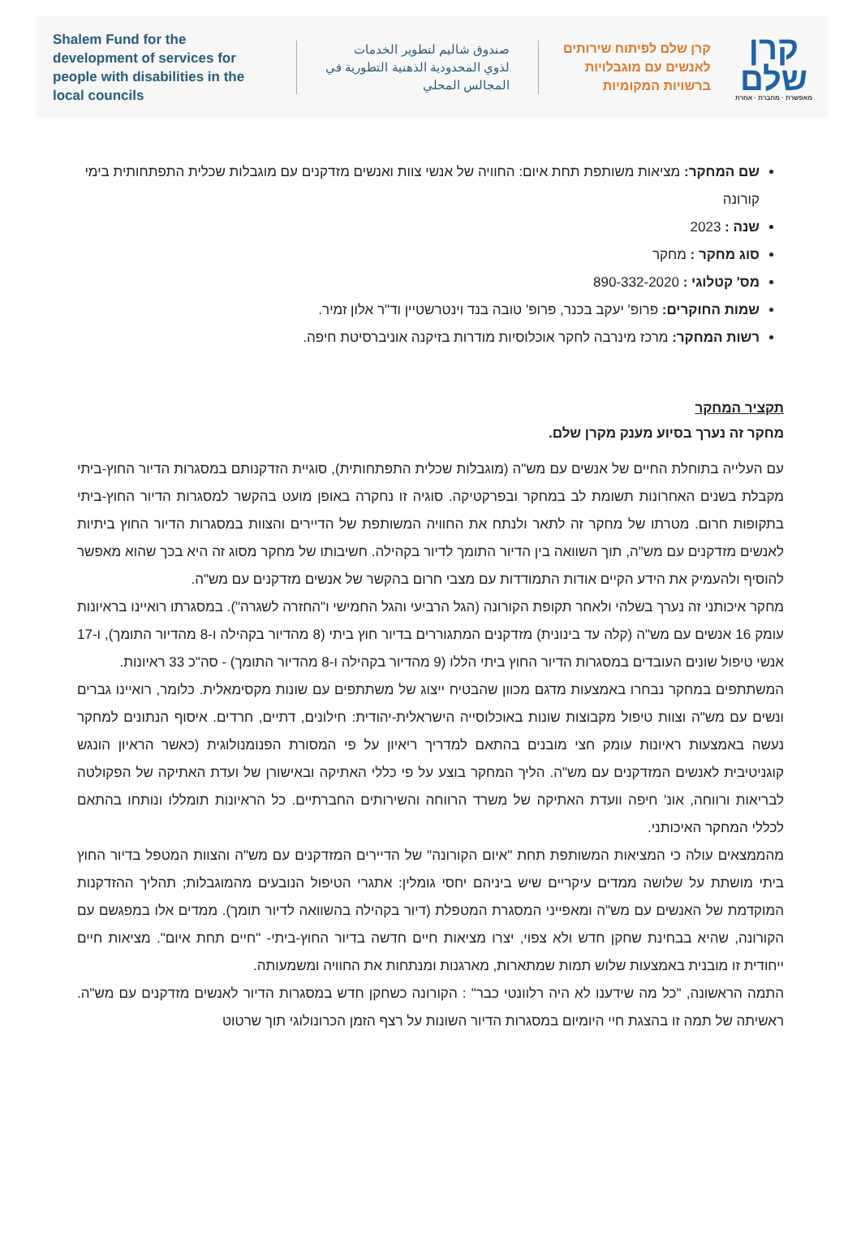Shalem Fund for the development of services for people with disabilities in the local councils
صندوق شاليم لتطوير الخدمات
لذوي المحدودية الذهنية التطورية في
المجالس المحلي
קרן שלם לפיתוח שירותים
לאנשים עם מוגבלויות
ברשויות המקומיות
קרן
שלם
מאפשרת · מחברת · אחרת
שם המחקר: מציאות משותפת תחת איום: החוויה של אנשי צוות ואנשים מזדקנים עם מוגבלות שכלית התפתחותית בימי קורונה
שנה : 2023
סוג מחקר : מחקר
מס' קטלוגי : 890-332-2020
שמות החוקרים: פרופ' יעקב בכנר, פרופ' טובה בנד וינטרשטיין וד"ר אלון זמיר.
רשות המחקר: מרכז מינרבה לחקר אוכלוסיות מודרות בזיקנה אוניברסיטת חיפה.
תקציר המחקר
מחקר זה נערך בסיוע מענק מקרן שלם.
עם העלייה בתוחלת החיים של אנשים עם מש"ה (מוגבלות שכלית התפתחותית), סוגיית הזדקנותם במסגרות הדיור החוץ-ביתי מקבלת בשנים האחרונות תשומת לב במחקר ובפרקטיקה. סוגיה זו נחקרה באופן מועט בהקשר למסגרות הדיור החוץ-ביתי בתקופות חרום. מטרתו של מחקר זה לתאר ולנתח את החוויה המשותפת של הדיירים והצוות במסגרות הדיור החוץ ביתיות לאנשים מזדקנים עם מש"ה, תוך השוואה בין הדיור התומך לדיור בקהילה. חשיבותו של מחקר מסוג זה היא בכך שהוא מאפשר להוסיף ולהעמיק את הידע הקיים אודות התמודדות עם מצבי חרום בהקשר של אנשים מזדקנים עם מש"ה.
מחקר איכותני זה נערך בשלהי ולאחר תקופת הקורונה (הגל הרביעי והגל החמישי ו"החזרה לשגרה"). במסגרתו רואיינו בראיונות עומק 16 אנשים עם מש"ה (קלה עד בינונית) מזדקנים המתגוררים בדיור חוץ ביתי (8 מהדיור בקהילה ו-8 מהדיור התומך), ו-17 אנשי טיפול שונים העובדים במסגרות הדיור החוץ ביתי הללו (9 מהדיור בקהילה ו-8 מהדיור התומך) - סה"כ 33 ראיונות.
המשתתפים במחקר נבחרו באמצעות מדגם מכוון שהבטיח ייצוג של משתתפים עם שונות מקסימאלית. כלומר, רואיינו גברים ונשים עם מש"ה וצוות טיפול מקבוצות שונות באוכלוסייה הישראלית-יהודית: חילונים, דתיים, חרדים. איסוף הנתונים למחקר נעשה באמצעות ראיונות עומק חצי מובנים בהתאם למדריך ריאיון על פי המסורת הפנומנולוגית (כאשר הראיון הונגש קוגניטיבית לאנשים המזדקנים עם מש"ה. הליך המחקר בוצע על פי כללי האתיקה ובאישורן של ועדת האתיקה של הפקולטה לבריאות ורווחה, אונ' חיפה וועדת האתיקה של משרד הרווחה והשירותים החברתיים. כל הראיונות תומללו ונותחו בהתאם לכללי המחקר האיכותני.
מהממצאים עולה כי המציאות המשותפת תחת "איום הקורונה" של הדיירים המזדקנים עם מש"ה והצוות המטפל בדיור החוץ ביתי מושתת על שלושה ממדים עיקריים שיש ביניהם יחסי גומלין: אתגרי הטיפול הנובעים מהמוגבלות; תהליך ההזדקנות המוקדמת של האנשים עם מש"ה ומאפייני המסגרת המטפלת (דיור בקהילה בהשוואה לדיור תומך). ממדים אלו במפגשם עם הקורונה, שהיא בבחינת שחקן חדש ולא צפוי, יצרו מציאות חיים חדשה בדיור החוץ-ביתי- "חיים תחת איום". מציאות חיים ייחודית זו מובנית באמצעות שלוש תמות שמתארות, מארגנות ומנתחות את החוויה ומשמעותה.
התמה הראשונה, "כל מה שידענו לא היה רלוונטי כבר" : הקורונה כשחקן חדש במסגרות הדיור לאנשים מזדקנים עם מש"ה. ראשיתה של תמה זו בהצגת חיי היומיום במסגרות הדיור השונות על רצף הזמן הכרונולוגי תוך שרטוט